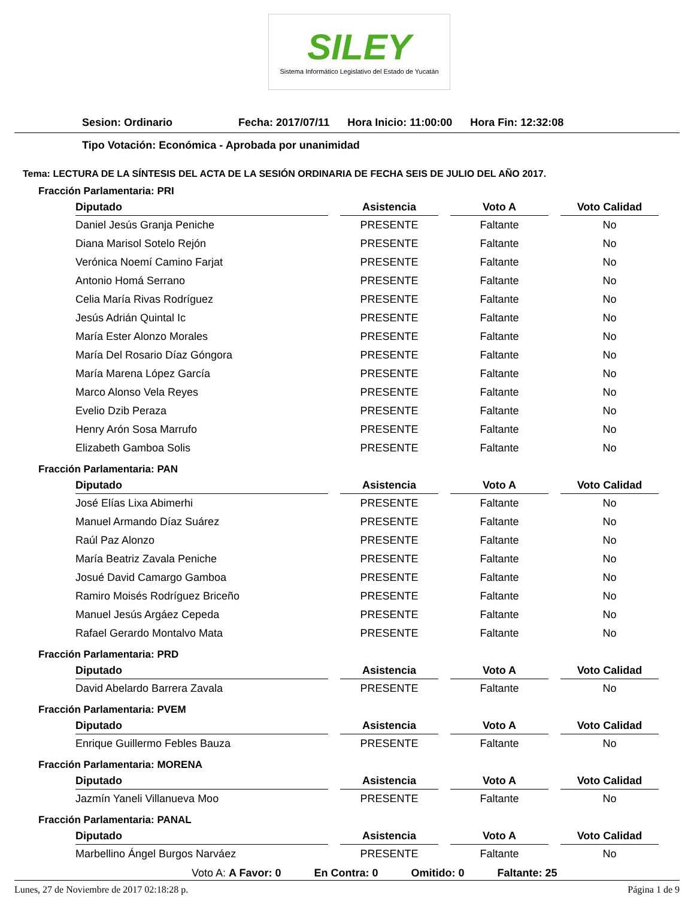SILEY
Sistema Informático Legislativo del Estado de Yucatán
Sesion: Ordinario Fecha: 2017/07/11 Hora Inicio: 11:00:00 Hora Fin: 12:32:08
Tipo Votación: Económica - Aprobada por unanimidad
Tema: LECTURA DE LA SÍNTESIS DEL ACTA DE LA SESIÓN ORDINARIA DE FECHA SEIS DE JULIO DEL AÑO 2017.
Fracción Parlamentaria: PRI
| Diputado | Asistencia | Voto A | Voto Calidad |
| --- | --- | --- | --- |
| Daniel Jesús Granja Peniche | PRESENTE | Faltante | No |
| Diana Marisol Sotelo Rejón | PRESENTE | Faltante | No |
| Verónica Noemí Camino Farjat | PRESENTE | Faltante | No |
| Antonio Homá Serrano | PRESENTE | Faltante | No |
| Celia María Rivas Rodríguez | PRESENTE | Faltante | No |
| Jesús Adrián Quintal Ic | PRESENTE | Faltante | No |
| María Ester Alonzo Morales | PRESENTE | Faltante | No |
| María Del Rosario Díaz Góngora | PRESENTE | Faltante | No |
| María Marena López García | PRESENTE | Faltante | No |
| Marco Alonso Vela Reyes | PRESENTE | Faltante | No |
| Evelio Dzib Peraza | PRESENTE | Faltante | No |
| Henry Arón Sosa Marrufo | PRESENTE | Faltante | No |
| Elizabeth Gamboa Solis | PRESENTE | Faltante | No |
Fracción Parlamentaria: PAN
| Diputado | Asistencia | Voto A | Voto Calidad |
| --- | --- | --- | --- |
| José Elías Lixa Abimerhi | PRESENTE | Faltante | No |
| Manuel Armando Díaz Suárez | PRESENTE | Faltante | No |
| Raúl Paz Alonzo | PRESENTE | Faltante | No |
| María Beatriz Zavala Peniche | PRESENTE | Faltante | No |
| Josué David Camargo Gamboa | PRESENTE | Faltante | No |
| Ramiro Moisés Rodríguez Briceño | PRESENTE | Faltante | No |
| Manuel Jesús Argáez Cepeda | PRESENTE | Faltante | No |
| Rafael Gerardo Montalvo Mata | PRESENTE | Faltante | No |
Fracción Parlamentaria: PRD
| Diputado | Asistencia | Voto A | Voto Calidad |
| --- | --- | --- | --- |
| David Abelardo Barrera Zavala | PRESENTE | Faltante | No |
Fracción Parlamentaria: PVEM
| Diputado | Asistencia | Voto A | Voto Calidad |
| --- | --- | --- | --- |
| Enrique Guillermo Febles Bauza | PRESENTE | Faltante | No |
Fracción Parlamentaria: MORENA
| Diputado | Asistencia | Voto A | Voto Calidad |
| --- | --- | --- | --- |
| Jazmín Yaneli Villanueva Moo | PRESENTE | Faltante | No |
Fracción Parlamentaria: PANAL
| Diputado | Asistencia | Voto A | Voto Calidad |
| --- | --- | --- | --- |
| Marbellino Ángel Burgos Narváez | PRESENTE | Faltante | No |
Voto A: A Favor: 0 En Contra: 0 Omitido: 0 Faltante: 25
Lunes, 27 de Noviembre de 2017 02:18:28 p. Página 1 de 9